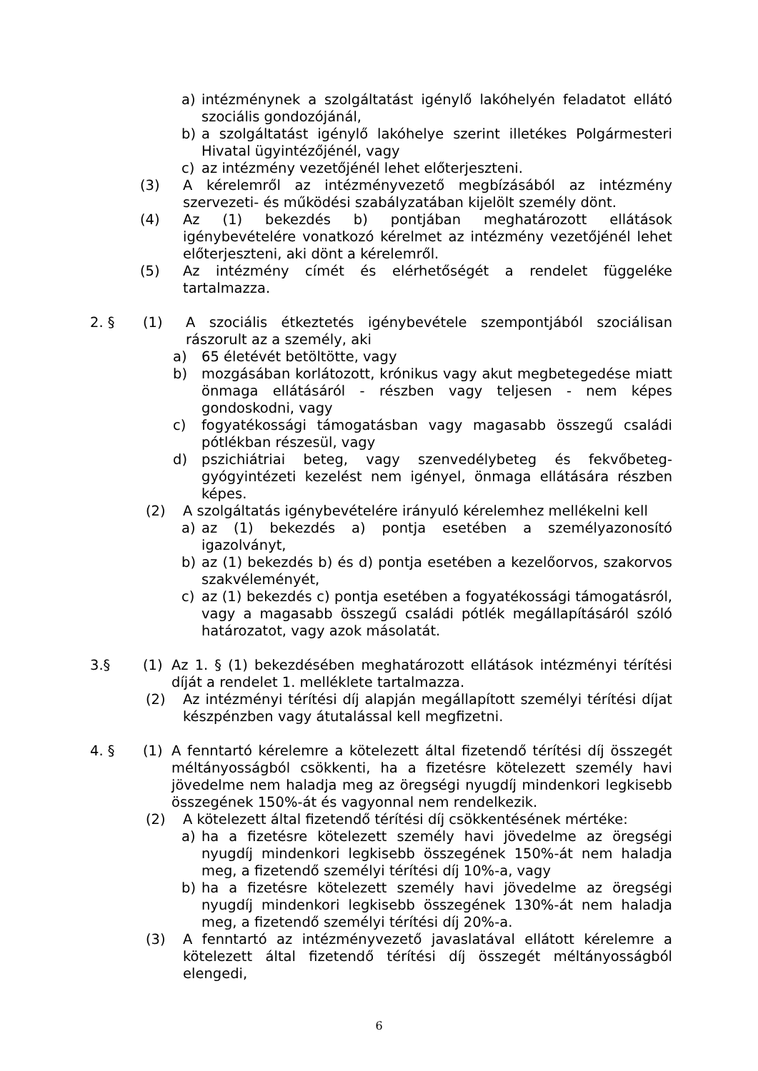a) intézménynek a szolgáltatást igénylő lakóhelyén feladatot ellátó szociális gondozójánál,
b) a szolgáltatást igénylő lakóhelye szerint illetékes Polgármesteri Hivatal ügyintézőjénél, vagy
c) az intézmény vezetőjénél lehet előterjeszteni.
(3) A kérelemről az intézményvezető megbízásából az intézmény szervezeti- és működési szabályzatában kijelölt személy dönt.
(4) Az (1) bekezdés b) pontjában meghatározott ellátások igénybevételére vonatkozó kérelmet az intézmény vezetőjénél lehet előterjeszteni, aki dönt a kérelemről.
(5) Az intézmény címét és elérhetőségét a rendelet függeléke tartalmazza.
2. § (1) A szociális étkeztetés igénybevétele szempontjából szociálisan rászorult az a személy, aki
a) 65 életévét betöltötte, vagy
b) mozgásában korlátozott, krónikus vagy akut megbetegedése miatt önmaga ellátásáról - részben vagy teljesen - nem képes gondoskodni, vagy
c) fogyatékossági támogatásban vagy magasabb összegű családi pótlékban részesül, vagy
d) pszichiátriai beteg, vagy szenvedélybeteg és fekvőbeteg-gyógyintézeti kezelést nem igényel, önmaga ellátására részben képes.
(2) A szolgáltatás igénybevételére irányuló kérelemhez mellékelni kell
a) az (1) bekezdés a) pontja esetében a személyazonosító igazolványt,
b) az (1) bekezdés b) és d) pontja esetében a kezelőorvos, szakorvos szakvéleményét,
c) az (1) bekezdés c) pontja esetében a fogyatékossági támogatásról, vagy a magasabb összegű családi pótlék megállapításáról szóló határozatot, vagy azok másolatát.
3.§ (1) Az 1. § (1) bekezdésében meghatározott ellátások intézményi térítési díját a rendelet 1. melléklete tartalmazza.
(2) Az intézményi térítési díj alapján megállapított személyi térítési díjat készpénzben vagy átutalással kell megfizetni.
4. § (1) A fenntartó kérelemre a kötelezett által fizetendő térítési díj összegét méltányosságból csökkenti, ha a fizetésre kötelezett személy havi jövedelme nem haladja meg az öregségi nyugdíj mindenkori legkisebb összegének 150%-át és vagyonnal nem rendelkezik.
(2) A kötelezett által fizetendő térítési díj csökkentésének mértéke:
a) ha a fizetésre kötelezett személy havi jövedelme az öregségi nyugdíj mindenkori legkisebb összegének 150%-át nem haladja meg, a fizetendő személyi térítési díj 10%-a, vagy
b) ha a fizetésre kötelezett személy havi jövedelme az öregségi nyugdíj mindenkori legkisebb összegének 130%-át nem haladja meg, a fizetendő személyi térítési díj 20%-a.
(3) A fenntartó az intézményvezető javaslatával ellátott kérelemre a kötelezett által fizetendő térítési díj összegét méltányosságból elengedi,
6